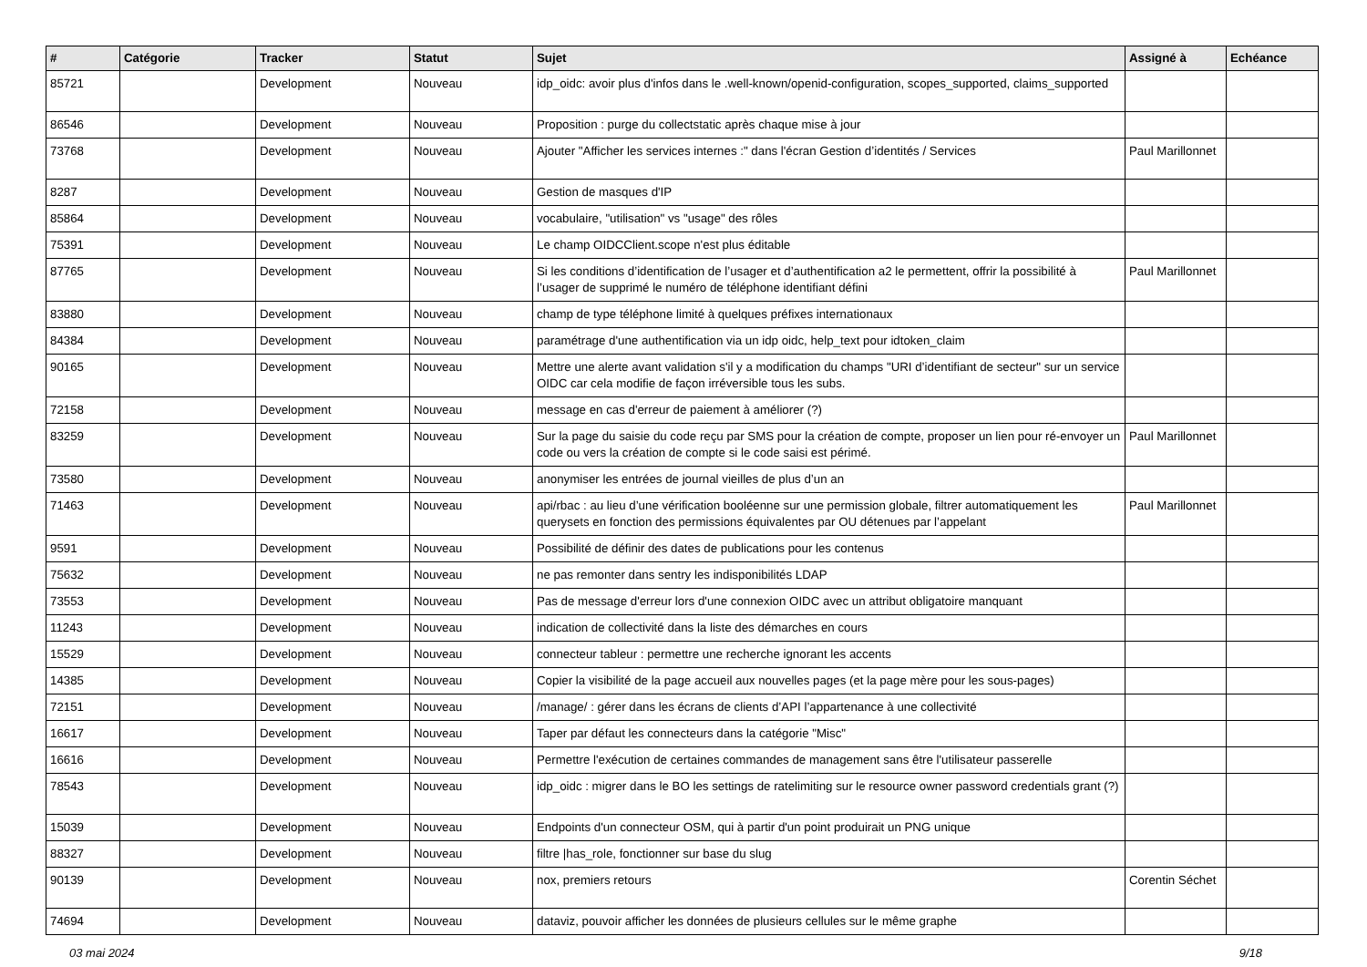| # | Catégorie | Tracker | Statut | Sujet | Assigné à | Echéance |
| --- | --- | --- | --- | --- | --- | --- |
| 85721 | | Development | Nouveau | idp_oidc: avoir plus d'infos dans le .well-known/openid-configuration, scopes_supported, claims_supported | | |
| 86546 | | Development | Nouveau | Proposition : purge du collectstatic après chaque mise à jour | | |
| 73768 | | Development | Nouveau | Ajouter "Afficher les services internes :" dans l'écran Gestion d’identités / Services | Paul Marillonnet | |
| 8287 | | Development | Nouveau | Gestion de masques d'IP | | |
| 85864 | | Development | Nouveau | vocabulaire, "utilisation" vs "usage" des rôles | | |
| 75391 | | Development | Nouveau | Le champ OIDCClient.scope n'est plus éditable | | |
| 87765 | | Development | Nouveau | Si les conditions d’identification de l’usager et d’authentification a2 le permettent, offrir la possibilité à l’usager de supprimé le numéro de téléphone identifiant défini | Paul Marillonnet | |
| 83880 | | Development | Nouveau | champ de type téléphone limité à quelques préfixes internationaux | | |
| 84384 | | Development | Nouveau | paramétrage d'une authentification via un idp oidc, help_text pour idtoken_claim | | |
| 90165 | | Development | Nouveau | Mettre une alerte avant validation s'il y a modification du champs "URI d’identifiant de secteur" sur un service OIDC car cela modifie de façon irréversible tous les subs. | | |
| 72158 | | Development | Nouveau | message en cas d'erreur de paiement à améliorer (?) | | |
| 83259 | | Development | Nouveau | Sur la page du saisie du code reçu par SMS pour la création de compte, proposer un lien pour ré-envoyer un code ou vers la création de compte si le code saisi est périmé. | Paul Marillonnet | |
| 73580 | | Development | Nouveau | anonymiser les entrées de journal vieilles de plus d’un an | | |
| 71463 | | Development | Nouveau | api/rbac : au lieu d’une vérification booléenne sur une permission globale, filtrer automatiquement les querysets en fonction des permissions équivalentes par OU détenues par l’appelant | Paul Marillonnet | |
| 9591 | | Development | Nouveau | Possibilité de définir des dates de publications pour les contenus | | |
| 75632 | | Development | Nouveau | ne pas remonter dans sentry les indisponibilités LDAP | | |
| 73553 | | Development | Nouveau | Pas de message d'erreur lors d'une connexion OIDC avec un attribut obligatoire manquant | | |
| 11243 | | Development | Nouveau | indication de collectivité dans la liste des démarches en cours | | |
| 15529 | | Development | Nouveau | connecteur tableur : permettre une recherche ignorant les accents | | |
| 14385 | | Development | Nouveau | Copier la visibilité de la page accueil aux nouvelles pages (et la page mère pour les sous-pages) | | |
| 72151 | | Development | Nouveau | /manage/ : gérer dans les écrans de clients d’API l’appartenance à une collectivité | | |
| 16617 | | Development | Nouveau | Taper par défaut les connecteurs dans la catégorie "Misc" | | |
| 16616 | | Development | Nouveau | Permettre l'exécution de certaines commandes de management sans être l'utilisateur passerelle | | |
| 78543 | | Development | Nouveau | idp_oidc : migrer dans le BO les settings de ratelimiting sur le resource owner password credentials grant (?) | | |
| 15039 | | Development | Nouveau | Endpoints d'un connecteur OSM, qui à partir d'un point produirait un PNG unique | | |
| 88327 | | Development | Nouveau | filtre /has_role, fonctionner sur base du slug | | |
| 90139 | | Development | Nouveau | nox, premiers retours | Corentin Séchet | |
| 74694 | | Development | Nouveau | dataviz, pouvoir afficher les données de plusieurs cellules sur le même graphe | | |
03 mai 2024 9/18